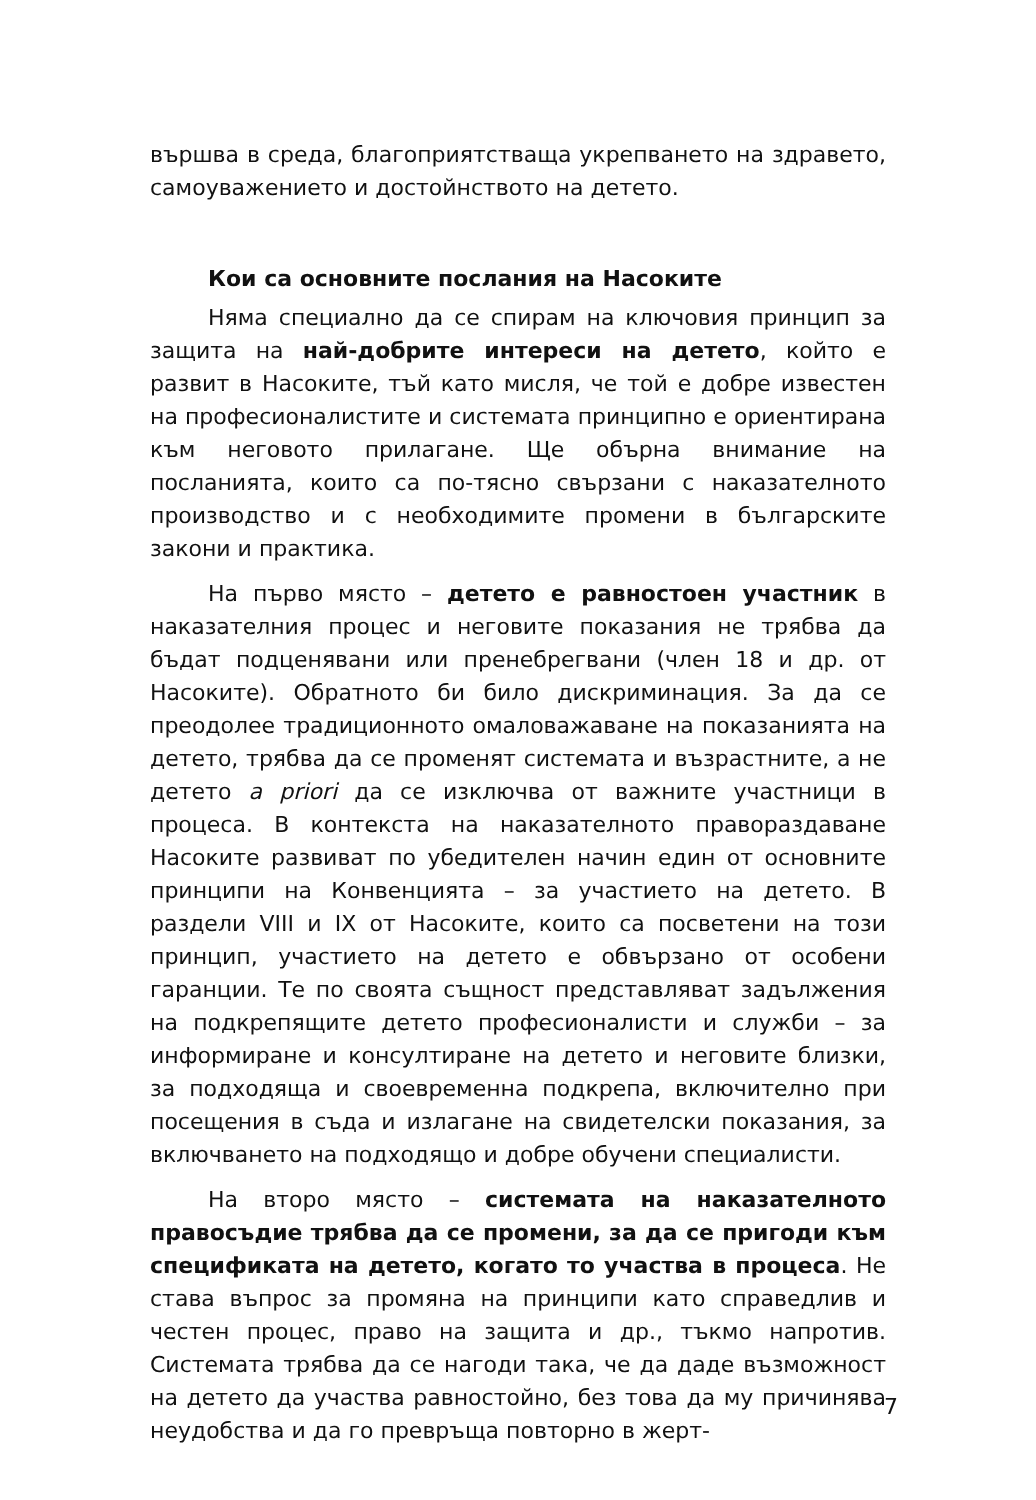вършва в среда, благоприятстваща укрепването на здравето, самоуважението и достойнството на детето.
Кои са основните послания на Насоките
Няма специално да се спирам на ключовия принцип за защита на най-добрите интереси на детето, който е развит в Насоките, тъй като мисля, че той е добре известен на професионалистите и системата принципно е ориентирана към неговото прилагане. Ще обърна внимание на посланията, които са по-тясно свързани с наказателното производство и с необходимите промени в българските закони и практика.
На първо място – детето е равностоен участник в наказателния процес и неговите показания не трябва да бъдат подценявани или пренебрегвани (член 18 и др. от Насоките). Обратното би било дискриминация. За да се преодолее традиционното омаловажаване на показанията на детето, трябва да се променят системата и възрастните, а не детето a priori да се изключва от важните участници в процеса. В контекста на наказателното правораздаване Насоките развиват по убедителен начин един от основните принципи на Конвенцията – за участието на детето. В раздели VIII и IX от Насоките, които са посветени на този принцип, участието на детето е обвързано от особени гаранции. Те по своята същност представляват задължения на подкрепящите детето професионалисти и служби – за информиране и консултиране на детето и неговите близки, за подходяща и своевременна подкрепа, включително при посещения в съда и излагане на свидетелски показания, за включването на подходящо и добре обучени специалисти.
На второ място – системата на наказателното правосъдие трябва да се промени, за да се пригоди към спецификата на детето, когато то участва в процеса. Не става въпрос за промяна на принципи като справедлив и честен процес, право на защита и др., тъкмо напротив. Системата трябва да се нагоди така, че да даде възможност на детето да участва равностойно, без това да му причинява неудобства и да го превръща повторно в жерт-
7